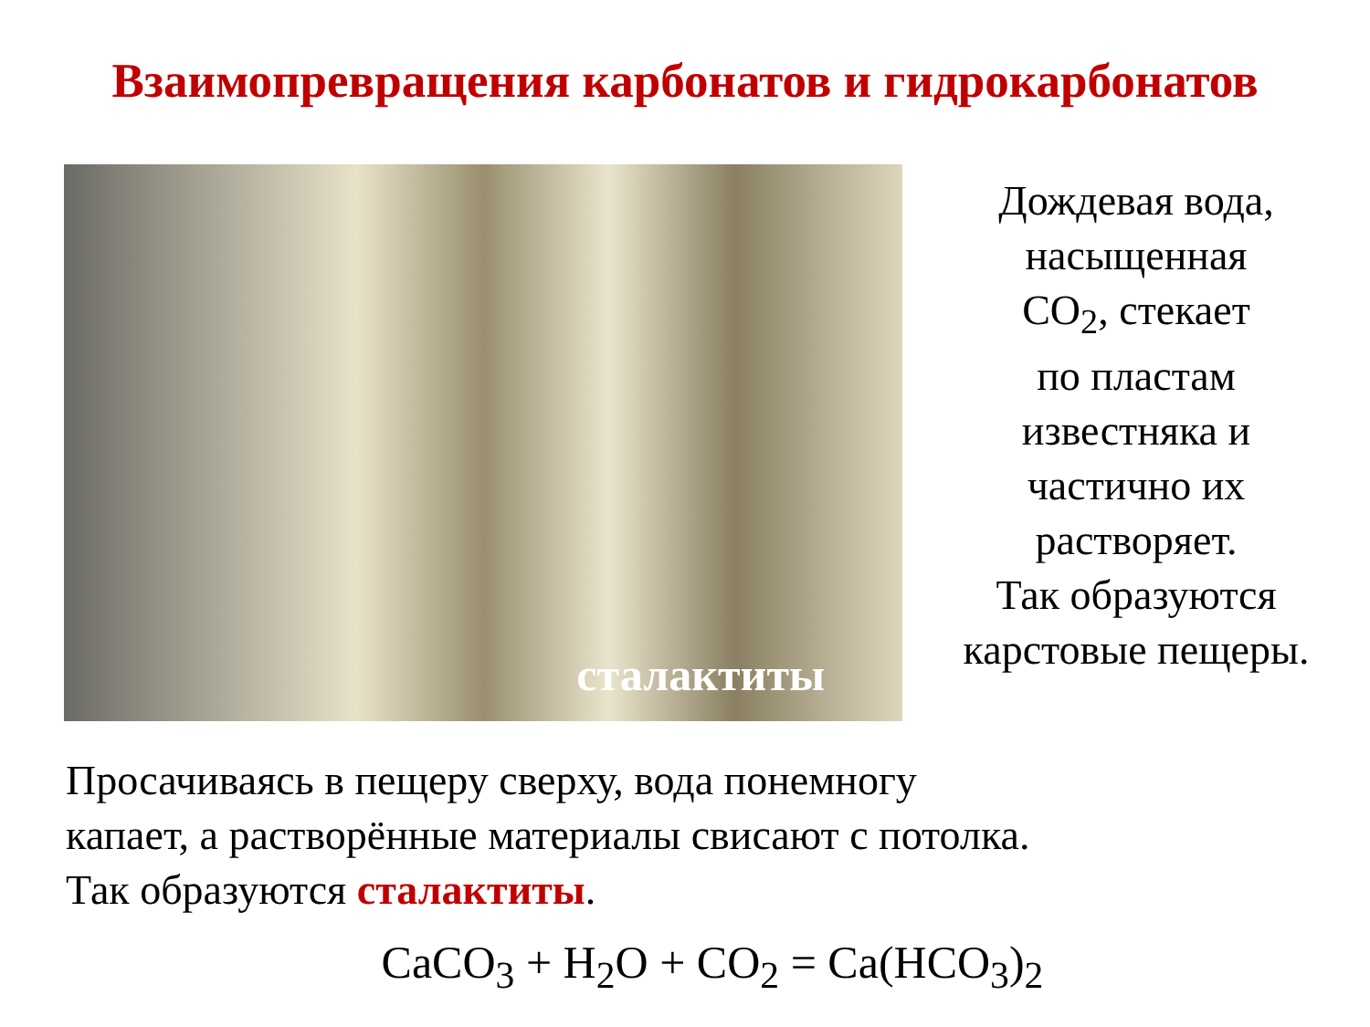Взаимопревращения карбонатов и гидрокарбонатов
сталактиты
Дождевая вода,
насыщенная
CO<sub>2</sub>, стекает
по пластам
известняка и
частично их
растворяет.
Так образуются
карстовые пещеры.
Просачиваясь в пещеру сверху, вода понемногу
капает, а растворённые материалы свисают с потолка.
Так образуются сталактиты.
CaCO<sub>3</sub> + H<sub>2</sub>O + CO<sub>2</sub> = Ca(HCO<sub>3</sub>)<sub>2</sub>